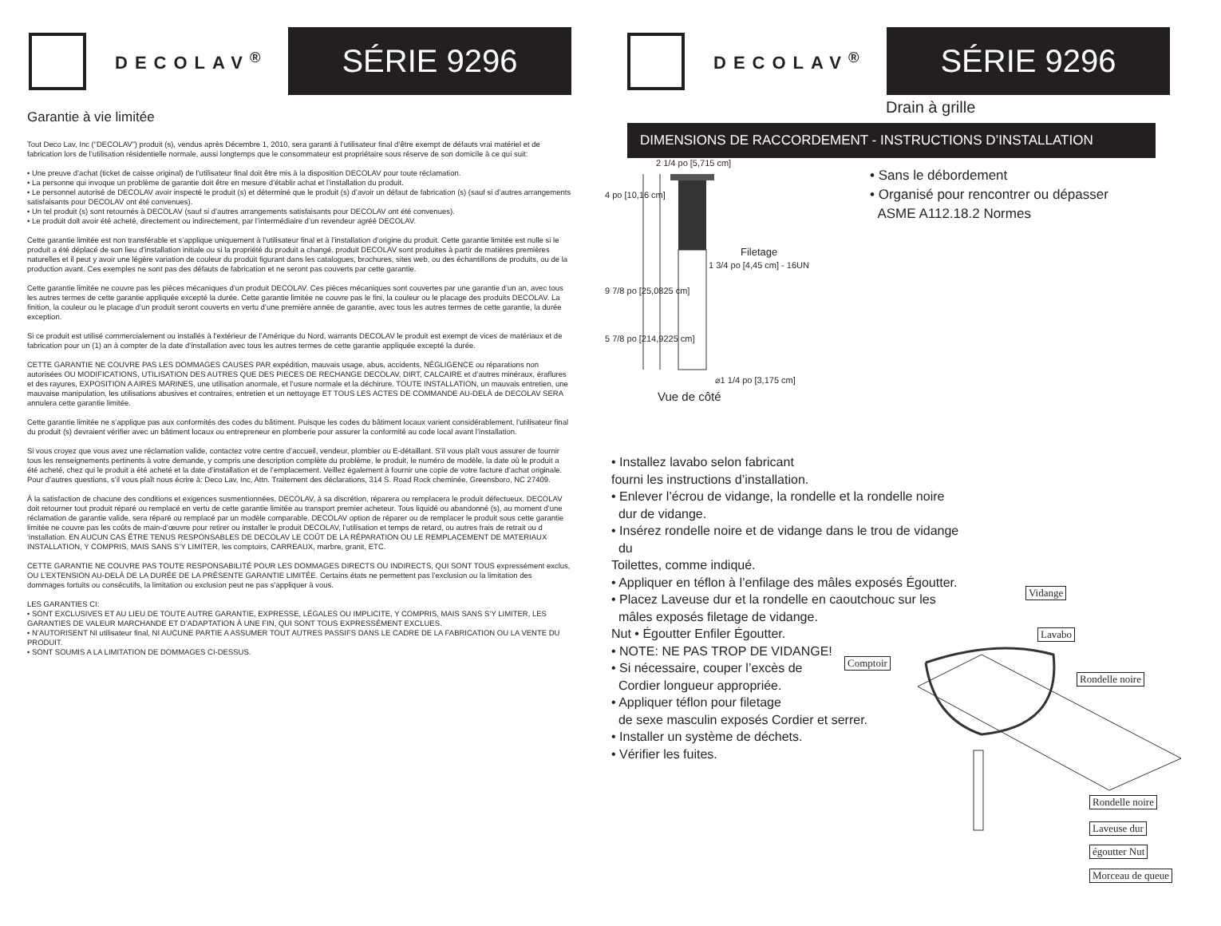DECOLAV<sup>®</sup>
SÉRIE 9296
Garantie à vie limitée
Tout Deco Lav, Inc (“DECOLAV”) produit (s), vendus après Décembre 1, 2010, sera garanti à l’utilisateur final d’être exempt de défauts vrai matériel et de fabrication lors de l’utilisation résidentielle normale, aussi longtemps que le consommateur est propriétaire sous réserve de son domicile à ce qui suit:
• Une preuve d’achat (ticket de caisse original) de l’utilisateur final doit être mis à la disposition DECOLAV pour toute réclamation.
• La personne qui invoque un problème de garantie doit être en mesure d’établir achat et l’installation du produit.
• Le personnel autorisé de DECOLAV avoir inspecté le produit (s) et déterminé que le produit (s) d’avoir un défaut de fabrication (s) (sauf si d’autres arrangements satisfaisants pour DECOLAV ont été convenues).
• Un tel produit (s) sont retournés à DECOLAV (sauf si d’autres arrangements satisfaisants pour DECOLAV ont été convenues).
• Le produit doit avoir été acheté, directement ou indirectement, par l’intermédiaire d’un revendeur agréé DECOLAV.
Cette garantie limitée est non transférable et s’applique uniquement à l’utilisateur final et à l’installation d’origine du produit. Cette garantie limitée est nulle si le produit a été déplacé de son lieu d’installation initiale ou si la propriété du produit a changé. produit DECOLAV sont produites à partir de matières premières naturelles et il peut y avoir une légère variation de couleur du produit figurant dans les catalogues, brochures, sites web, ou des échantillons de produits, ou de la production avant. Ces exemples ne sont pas des défauts de fabrication et ne seront pas couverts par cette garantie.
Cette garantie limitée ne couvre pas les pièces mécaniques d’un produit DECOLAV. Ces pièces mécaniques sont couvertes par une garantie d’un an, avec tous les autres termes de cette garantie appliquée excepté la durée. Cette garantie limitée ne couvre pas le fini, la couleur ou le placage des produits DECOLAV. La finition, la couleur ou le placage d’un produit seront couverts en vertu d’une première année de garantie, avec tous les autres termes de cette garantie, la durée exception.
Si ce produit est utilisé commercialement ou installés à l’extérieur de l’Amérique du Nord, warrants DECOLAV le produit est exempt de vices de matériaux et de fabrication pour un (1) an à compter de la date d’installation avec tous les autres termes de cette garantie appliquée excepté la durée.
CETTE GARANTIE NE COUVRE PAS LES DOMMAGES CAUSES PAR expédition, mauvais usage, abus, accidents, NÉGLIGENCE ou réparations non autorisées OU MODIFICATIONS, UTILISATION DES AUTRES QUE DES PIECES DE RECHANGE DECOLAV, DIRT, CALCAIRE et d’autres minéraux, éraflures et des rayures, EXPOSITION A AIRES MARINES, une utilisation anormale, et l’usure normale et la déchirure. TOUTE INSTALLATION, un mauvais entretien, une mauvaise manipulation, les utilisations abusives et contraires, entretien et un nettoyage ET TOUS LES ACTES DE COMMANDE AU-DELÀ de DECOLAV SERA annulera cette garantie limitée.
Cette garantie limitée ne s’applique pas aux conformités des codes du bâtiment. Puisque les codes du bâtiment locaux varient considérablement, l’utilisateur final du produit (s) devraient vérifier avec un bâtiment locaux ou entrepreneur en plomberie pour assurer la conformité au code local avant l’installation.
Si vous croyez que vous avez une réclamation valide, contactez votre centre d’accueil, vendeur, plombier ou E-détaillant. S’il vous plaît vous assurer de fournir tous les renseignements pertinents à votre demande, y compris une description complète du problème, le produit, le numéro de modèle, la date où le produit a été acheté, chez qui le produit a été acheté et la date d’installation et de l’emplacement. Veillez également à fournir une copie de votre facture d’achat originale. Pour d’autres questions, s’il vous plaît nous écrire à: Deco Lav, Inc, Attn. Traitement des déclarations, 314 S. Road Rock cheminée, Greensboro, NC 27409.
À la satisfaction de chacune des conditions et exigences susmentionnées, DECOLAV, à sa discrétion, réparera ou remplacera le produit défectueux. DECOLAV doit retourner tout produit réparé ou remplacé en vertu de cette garantie limitée au transport premier acheteur. Tous liquidé ou abandonné (s), au moment d’une réclamation de garantie valide, sera réparé ou remplacé par un modèle comparable. DECOLAV option de réparer ou de remplacer le produit sous cette garantie limitée ne couvre pas les coûts de main-d’œuvre pour retirer ou installer le produit DECOLAV, l’utilisation et temps de retard, ou autres frais de retrait ou d ‘installation. EN AUCUN CAS ÊTRE TENUS RESPONSABLES DE DECOLAV LE COÛT DE LA RÉPARATION OU LE REMPLACEMENT DE MATERIAUX INSTALLATION, Y COMPRIS, MAIS SANS S’Y LIMITER, les comptoirs, CARREAUX, marbre, granit, ETC.
CETTE GARANTIE NE COUVRE PAS TOUTE RESPONSABILITÉ POUR LES DOMMAGES DIRECTS OU INDIRECTS, QUI SONT TOUS expressément exclus, OU L’EXTENSION AU-DELÀ DE LA DURÉE DE LA PRÉSENTE GARANTIE LIMITÉE. Certains états ne permettent pas l’exclusion ou la limitation des dommages fortuits ou consécutifs, la limitation ou exclusion peut ne pas s’appliquer à vous.
LES GARANTIES CI:
• SONT EXCLUSIVES ET AU LIEU DE TOUTE AUTRE GARANTIE, EXPRESSE, LÉGALES OU IMPLICITE, Y COMPRIS, MAIS SANS S’Y LIMITER, LES GARANTIES DE VALEUR MARCHANDE ET D’ADAPTATION À UNE FIN, QUI SONT TOUS EXPRESSÉMENT EXCLUES.
• N’AUTORISENT NI utilisateur final, NI AUCUNE PARTIE A ASSUMER TOUT AUTRES PASSIFS DANS LE CADRE DE LA FABRICATION OU LA VENTE DU PRODUIT.
• SONT SOUMIS A LA LIMITATION DE DOMMAGES CI-DESSUS.
DECOLAV<sup>®</sup>
SÉRIE 9296
Drain à grille
DIMENSIONS DE RACCORDEMENT - INSTRUCTIONS D’INSTALLATION
2 1/4 po [5,715 cm]
Filetage
1 3/4 po [4,45 cm] - 16UN
9 7/8 po [25,0825 cm]
4 po [10,16 cm]
5 7/8 po [214,9225 cm]
⌀1 1/4 po [3,175 cm]
Vue de côté
• Sans le débordement
• Organisé pour rencontrer ou dépasser
ASME A112.18.2 Normes
• Installez lavabo selon fabricant
fourni les instructions d’installation.
• Enlever l’écrou de vidange, la rondelle et la rondelle noire
dur de vidange.
• Insérez rondelle noire et de vidange dans le trou de vidange
du
Toilettes, comme indiqué.
• Appliquer en téflon à l’enfilage des mâles exposés Égoutter.
• Placez Laveuse dur et la rondelle en caoutchouc sur les
mâles exposés filetage de vidange.
Nut • Égoutter Enfiler Égoutter.
• NOTE: NE PAS TROP DE VIDANGE!
• Si nécessaire, couper l’excès de
Cordier longueur appropriée.
• Appliquer téflon pour filetage
de sexe masculin exposés Cordier et serrer.
• Installer un système de déchets.
• Vérifier les fuites.
Vidange
Lavabo
Comptoir
Rondelle noire
Rondelle noire
Laveuse dur
égoutter Nut
Morceau de queue